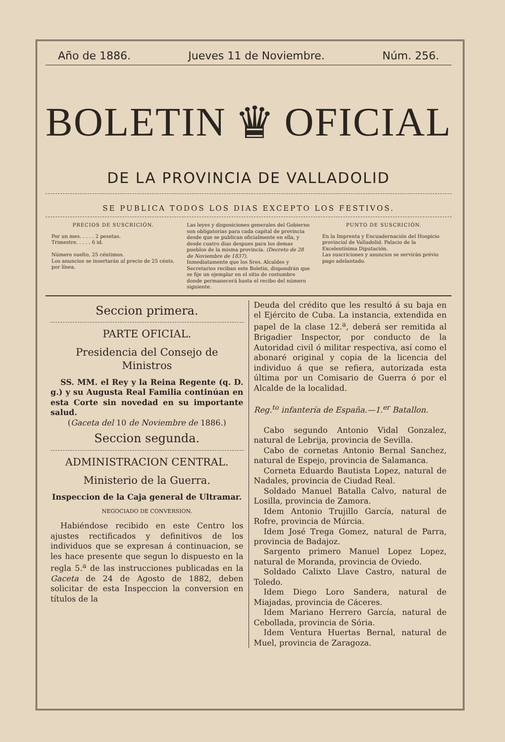Año de 1886. Jueves 11 de Noviembre. Núm. 256.
BOLETIN
♛
OFICIAL
DE LA PROVINCIA DE VALLADOLID
SE PUBLICA TODOS LOS DIAS EXCEPTO LOS FESTIVOS.
PRECIOS DE SUSCRICIÓN.
Por un mes. . . . . 2 pesetas.
Trimestre. . . . . 6 id.
Número suelto, 25 céntimos.
Los anuncios se insertarán al precio de 25 cénts. por línea.
Las leyes y disposiciones generales del Gobierno son obligatorias para cada capital de provincia desde que se publican oficialmente en ella, y desde cuatro dias despues para los demas pueblos de la misma provincia. (Decreto de 28 de Noviembre de 1837).
Inmediatamente que los Sres. Alcaldes y Secretarios reciban este Boletin, dispondrán que se fije un ejemplar en el sitio de costumbre donde permanecerá hasta el recibo del número siguiente.
PUNTO DE SUSCRICIÓN.
En la Imprenta y Encuadernación del Hospicio provincial de Valladolid. Palacio de la Excelentísima Diputación.
Las suscriciones y anuncios se servirán prévio pago adelantado.
Seccion primera.
PARTE OFICIAL.
Presidencia del Consejo de Ministros
SS. MM. el Rey y la Reina Regente (q. D. g.) y su Augusta Real Familia continúan en esta Corte sin novedad en su importante salud.
(Gaceta del 10 de Noviembre de 1886.)
Seccion segunda.
ADMINISTRACION CENTRAL.
Ministerio de la Guerra.
Inspeccion de la Caja general de Ultramar.
NEGOCIADO DE CONVERSION.
Habiéndose recibido en este Centro los ajustes rectificados y definitivos de los individuos que se expresan á continuacion, se les hace presente que segun lo dispuesto en la regla 5.<sup>a</sup> de las instrucciones publicadas en la Gaceta de 24 de Agosto de 1882, deben solicitar de esta Inspeccion la conversion en títulos de la
Deuda del crédito que les resultó á su baja en el Ejército de Cuba. La instancia, extendida en papel de la clase 12.<sup>a</sup>, deberá ser remitida al Brigadier Inspector, por conducto de la Autoridad civil ó militar respectiva, así como el abonaré original y copia de la licencia del individuo á que se refiera, autorizada esta última por un Comisario de Guerra ó por el Alcalde de la localidad.
Reg.<sup>to</sup> infantería de España.—1.<sup>er</sup> Batallon.
Cabo segundo Antonio Vidal Gonzalez, natural de Lebrija, provincia de Sevilla.
Cabo de cornetas Antonio Bernal Sanchez, natural de Espejo, provincia de Salamanca.
Corneta Eduardo Bautista Lopez, natural de Nadales, provincia de Ciudad Real.
Soldado Manuel Batalla Calvo, natural de Losilla, provincia de Zamora.
Idem Antonio Trujillo García, natural de Rofre, provincia de Múrcia.
Idem José Trega Gomez, natural de Parra, provincia de Badajoz.
Sargento primero Manuel Lopez Lopez, natural de Moranda, provincia de Oviedo.
Soldado Calixto Llave Castro, natural de Toledo.
Idem Diego Loro Sandera, natural de Miajadas, provincia de Cáceres.
Idem Mariano Herrero García, natural de Cebollada, provincia de Sória.
Idem Ventura Huertas Bernal, natural de Muel, provincia de Zaragoza.